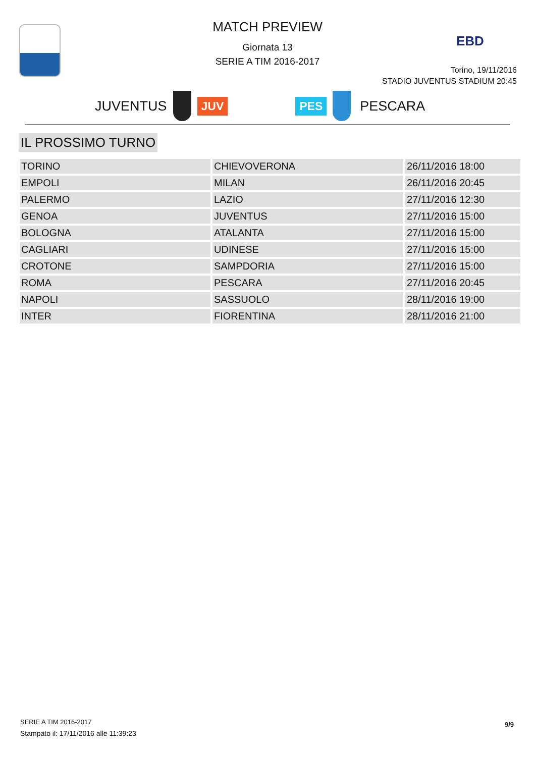MATCH PREVIEW
Giornata 13
SERIE A TIM 2016-2017
EBD
Torino, 19/11/2016
STADIO JUVENTUS STADIUM 20:45
JUVENTUS
JUV PES
PESCARA
IL PROSSIMO TURNO
| TORINO | CHIEVOVERONA | 26/11/2016 18:00 |
| EMPOLI | MILAN | 26/11/2016 20:45 |
| PALERMO | LAZIO | 27/11/2016 12:30 |
| GENOA | JUVENTUS | 27/11/2016 15:00 |
| BOLOGNA | ATALANTA | 27/11/2016 15:00 |
| CAGLIARI | UDINESE | 27/11/2016 15:00 |
| CROTONE | SAMPDORIA | 27/11/2016 15:00 |
| ROMA | PESCARA | 27/11/2016 20:45 |
| NAPOLI | SASSUOLO | 28/11/2016 19:00 |
| INTER | FIORENTINA | 28/11/2016 21:00 |
SERIE A TIM 2016-2017
Stampato il: 17/11/2016 alle 11:39:23
9/9